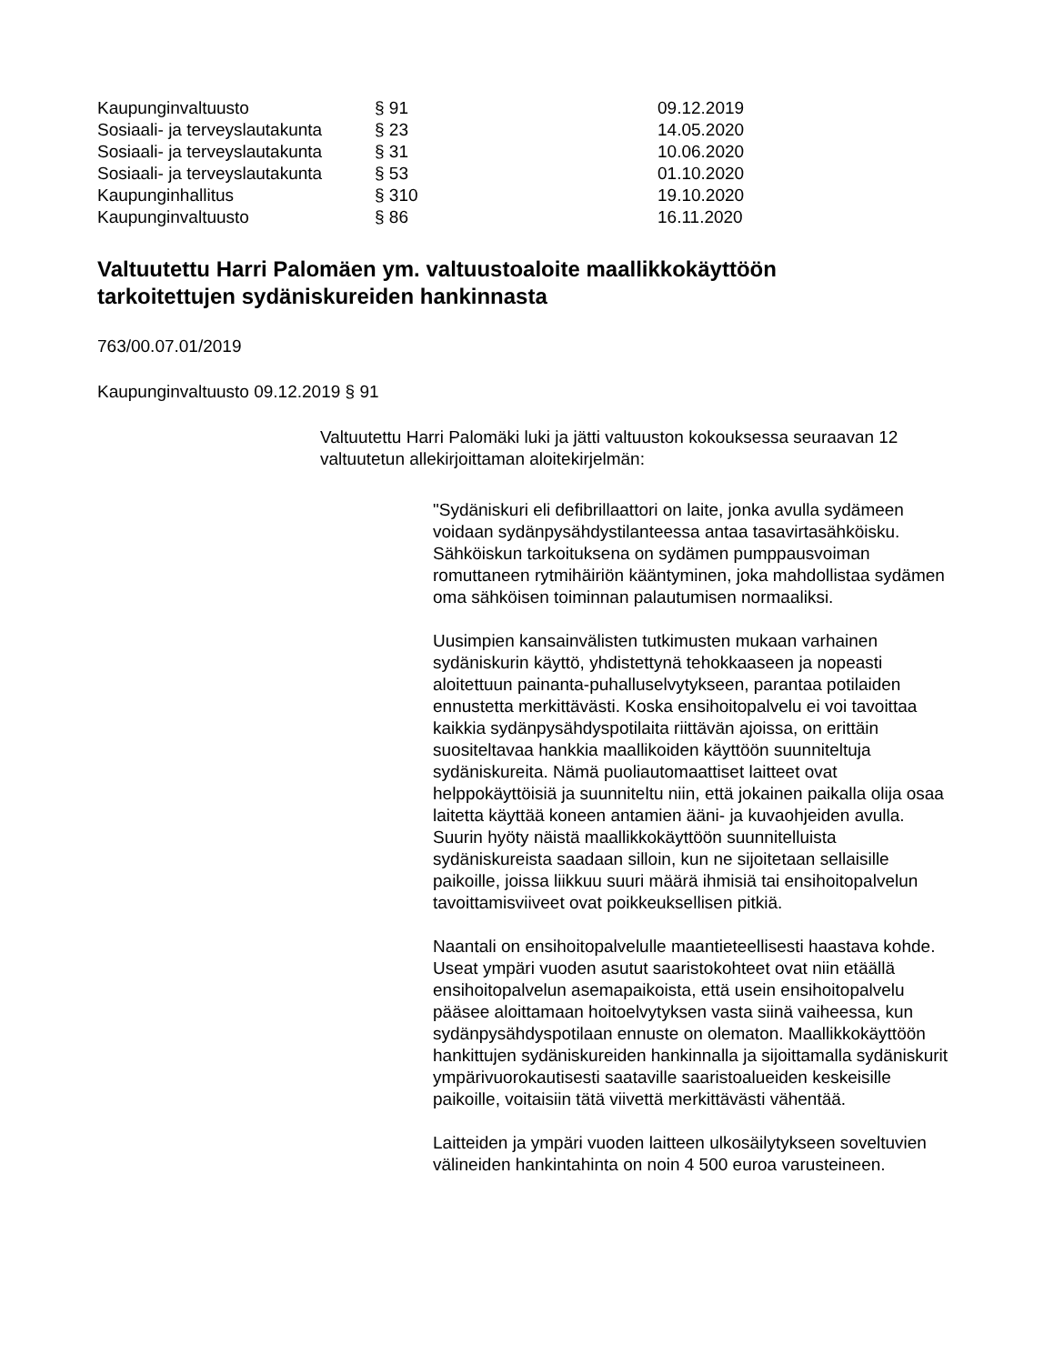| Kaupunginvaltuusto | § 91 | 09.12.2019 |
| Sosiaali- ja terveyslautakunta | § 23 | 14.05.2020 |
| Sosiaali- ja terveyslautakunta | § 31 | 10.06.2020 |
| Sosiaali- ja terveyslautakunta | § 53 | 01.10.2020 |
| Kaupunginhallitus | § 310 | 19.10.2020 |
| Kaupunginvaltuusto | § 86 | 16.11.2020 |
Valtuutettu Harri Palomäen ym. valtuustoaloite maallikkokäyttöön tarkoitettujen sydäniskureiden hankinnasta
763/00.07.01/2019
Kaupunginvaltuusto 09.12.2019 § 91
Valtuutettu Harri Palomäki luki ja jätti valtuuston kokouksessa seuraavan 12 valtuutetun allekirjoittaman aloitekirjelmän:
"Sydäniskuri eli defibrillaattori on laite, jonka avulla sydämeen voidaan sydänpysähdystilanteessa antaa tasavirtasähköisku. Sähköiskun tarkoituksena on sydämen pumppausvoiman romuttaneen rytmihäiriön kääntyminen, joka mahdollistaa sydämen oma sähköisen toiminnan palautumisen normaaliksi.
Uusimpien kansainvälisten tutkimusten mukaan varhainen sydäniskurin käyttö, yhdistettynä tehokkaaseen ja nopeasti aloitettuun painanta-puhalluselvytykseen, parantaa potilaiden ennustetta merkittävästi. Koska ensihoitopalvelu ei voi tavoittaa kaikkia sydänpysähdyspotilaita riittävän ajoissa, on erittäin suositeltavaa hankkia maallikoiden käyttöön suunniteltuja sydäniskureita. Nämä puoliautomaattiset laitteet ovat helppokäyttöisiä ja suunniteltu niin, että jokainen paikalla olija osaa laitetta käyttää koneen antamien ääni- ja kuvaohjeiden avulla. Suurin hyöty näistä maallikkokäyttöön suunnitelluista sydäniskureista saadaan silloin, kun ne sijoitetaan sellaisille paikoille, joissa liikkuu suuri määrä ihmisiä tai ensihoitopalvelun tavoittamisviiveet ovat poikkeuksellisen pitkiä.
Naantali on ensihoitopalvelulle maantieteellisesti haastava kohde. Useat ympäri vuoden asutut saaristokohteet ovat niin etäällä ensihoitopalvelun asemapaikoista, että usein ensihoitopalvelu pääsee aloittamaan hoitoelvytyksen vasta siinä vaiheessa, kun sydänpysähdyspotilaan ennuste on olematon. Maallikkokäyttöön hankittujen sydäniskureiden hankinnalla ja sijoittamalla sydäniskurit ympärivuorokautisesti saataville saaristoalueiden keskeisille paikoille, voitaisiin tätä viivettä merkittävästi vähentää.
Laitteiden ja ympäri vuoden laitteen ulkosäilytykseen soveltuvien välineiden hankintahinta on noin 4 500 euroa varusteineen.